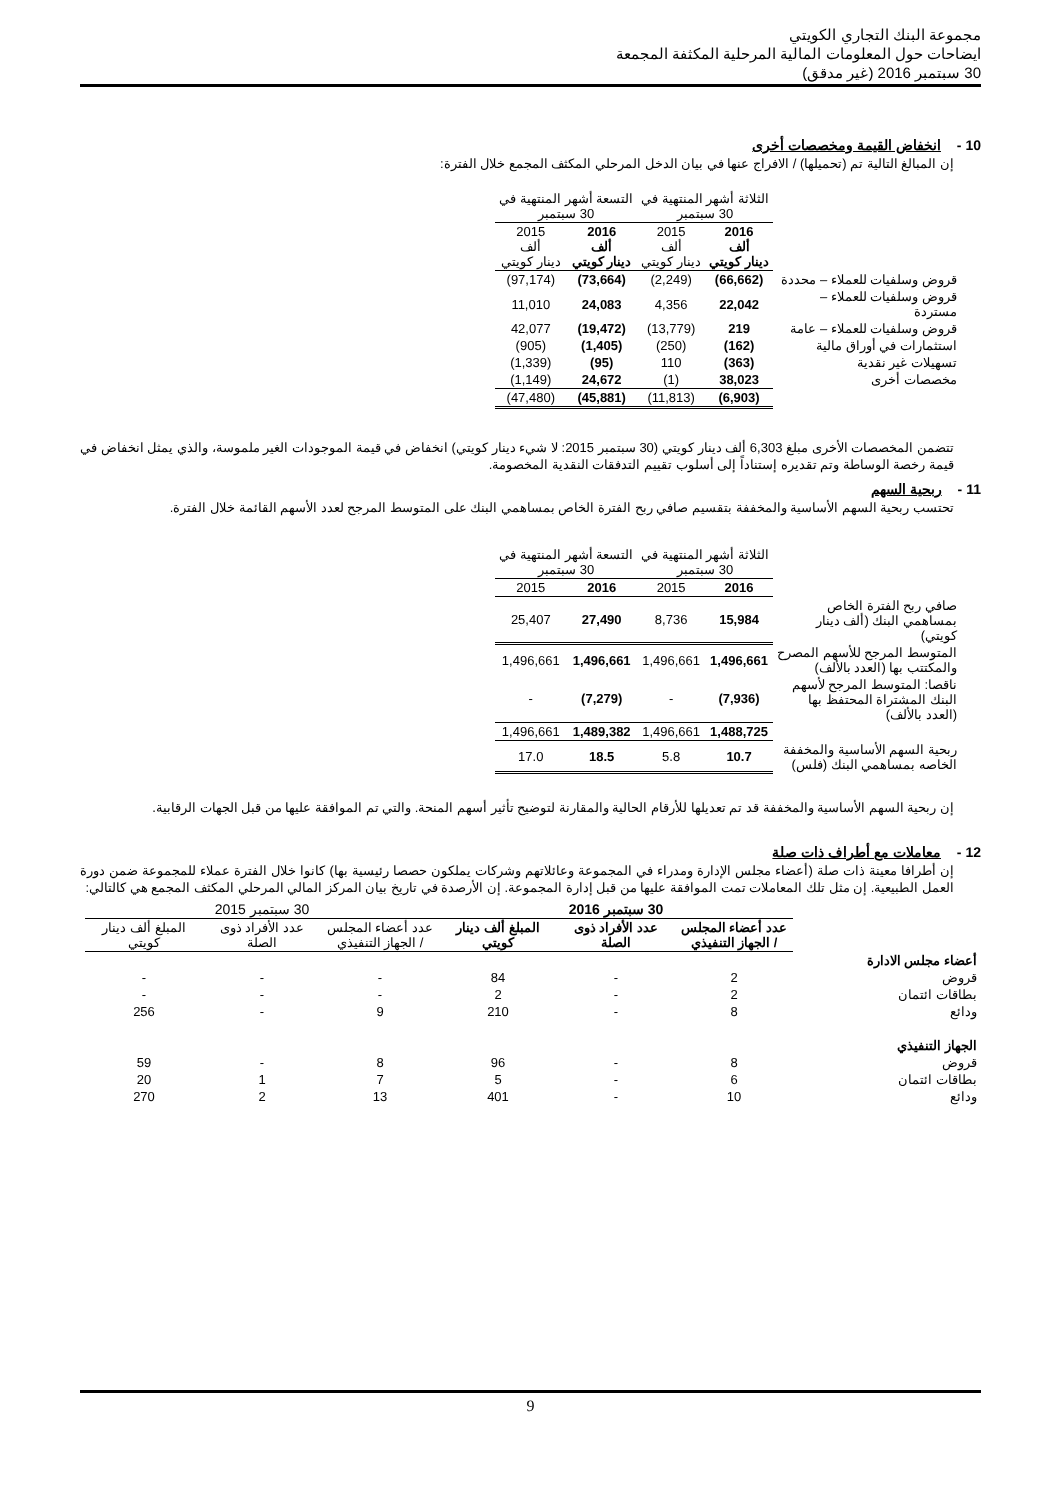مجموعة البنك التجاري الكويتي
ايضاحات حول المعلومات المالية المرحلية المكثفة المجمعة
30 سبتمبر 2016 (غير مدقق)
10 - انخفاض القيمة ومخصصات أخرى
إن المبالغ التالية تم (تحميلها) / الافراج عنها في بيان الدخل المرحلي المكثف المجمع خلال الفترة:
| | الثلاثة أشهر المنتهية في 30 سبتمبر | | التسعة أشهر المنتهية في 30 سبتمبر | |
| | 2016 ألف دينار كويتي | 2015 ألف دينار كويتي | 2016 ألف دينار كويتي | 2015 ألف دينار كويتي |
| قروض وسلفيات للعملاء – محددة | (66,662) | (2,249) | (73,664) | (97,174) |
| قروض وسلفيات للعملاء – مستردة | 22,042 | 4,356 | 24,083 | 11,010 |
| قروض وسلفيات للعملاء – عامة | 219 | (13,779) | (19,472) | 42,077 |
| استثمارات في أوراق مالية | (162) | (250) | (1,405) | (905) |
| تسهيلات غير نقدية | (363) | 110 | (95) | (1,339) |
| مخصصات أخرى | 38,023 | (1) | 24,672 | (1,149) |
| | (6,903) | (11,813) | (45,881) | (47,480) |
تتضمن المخصصات الأخرى مبلغ 6,303 ألف دينار كويتي (30 سبتمبر 2015: لا شيء دينار كويتي) انخفاض في قيمة الموجودات الغير ملموسة، والذي يمثل انخفاض في قيمة رخصة الوساطة وتم تقديره إستناداً إلى أسلوب تقييم التدفقات النقدية المخصومة.
11 - ربحية السهم
تحتسب ربحية السهم الأساسية والمخففة بتقسيم صافي ربح الفترة الخاص بمساهمي البنك على المتوسط المرجح لعدد الأسهم القائمة خلال الفترة.
| | الثلاثة أشهر المنتهية في 30 سبتمبر | | التسعة أشهر المنتهية في 30 سبتمبر | |
| | 2016 | 2015 | 2016 | 2015 |
| صافي ربح الفترة الخاص بمساهمي البنك (ألف دينار كويتي) | 15,984 | 8,736 | 27,490 | 25,407 |
| المتوسط المرجح للأسهم المصرح والمكتتب بها (العدد بالألف) | 1,496,661 | 1,496,661 | 1,496,661 | 1,496,661 |
| ناقصا: المتوسط المرجح لأسهم البنك المشتراة المحتفظ بها (العدد بالألف) | (7,936) | - | (7,279) | - |
| | 1,488,725 | 1,496,661 | 1,489,382 | 1,496,661 |
| ربحية السهم الأساسية والمخففة الخاصه بمساهمي البنك (فلس) | 10.7 | 5.8 | 18.5 | 17.0 |
إن ربحية السهم الأساسية والمخففة قد تم تعديلها للأرقام الحالية والمقارنة لتوضيح تأثير أسهم المنحة. والتي تم الموافقة عليها من قبل الجهات الرقابية.
12 - معاملات مع أطراف ذات صلة
إن أطرافا معينة ذات صلة (أعضاء مجلس الإدارة ومدراء في المجموعة وعائلاتهم وشركات يملكون حصصا رئيسية بها) كانوا خلال الفترة عملاء للمجموعة ضمن دورة العمل الطبيعية. إن مثل تلك المعاملات تمت الموافقة عليها من قبل إدارة المجموعة. إن الأرصدة في تاريخ بيان المركز المالي المرحلي المكثف المجمع هي كالتالي:
| | 30 سبتمبر 2016 | | | 30 سبتمبر 2015 | | |
| | عدد أعضاء المجلس / الجهاز التنفيذي | عدد الأفراد ذوى الصلة | المبلغ ألف دينار كويتي | عدد أعضاء المجلس / الجهاز التنفيذي | عدد الأفراد ذوى الصلة | المبلغ ألف دينار كويتي |
| أعضاء مجلس الادارة | | | | | | |
| قروض | 2 | - | 84 | - | - | - |
| بطاقات ائتمان | 2 | - | 2 | - | - | - |
| ودائع | 8 | - | 210 | 9 | - | 256 |
| الجهاز التنفيذي | | | | | | |
| قروض | 8 | - | 96 | 8 | - | 59 |
| بطاقات ائتمان | 6 | - | 5 | 7 | 1 | 20 |
| ودائع | 10 | - | 401 | 13 | 2 | 270 |
9